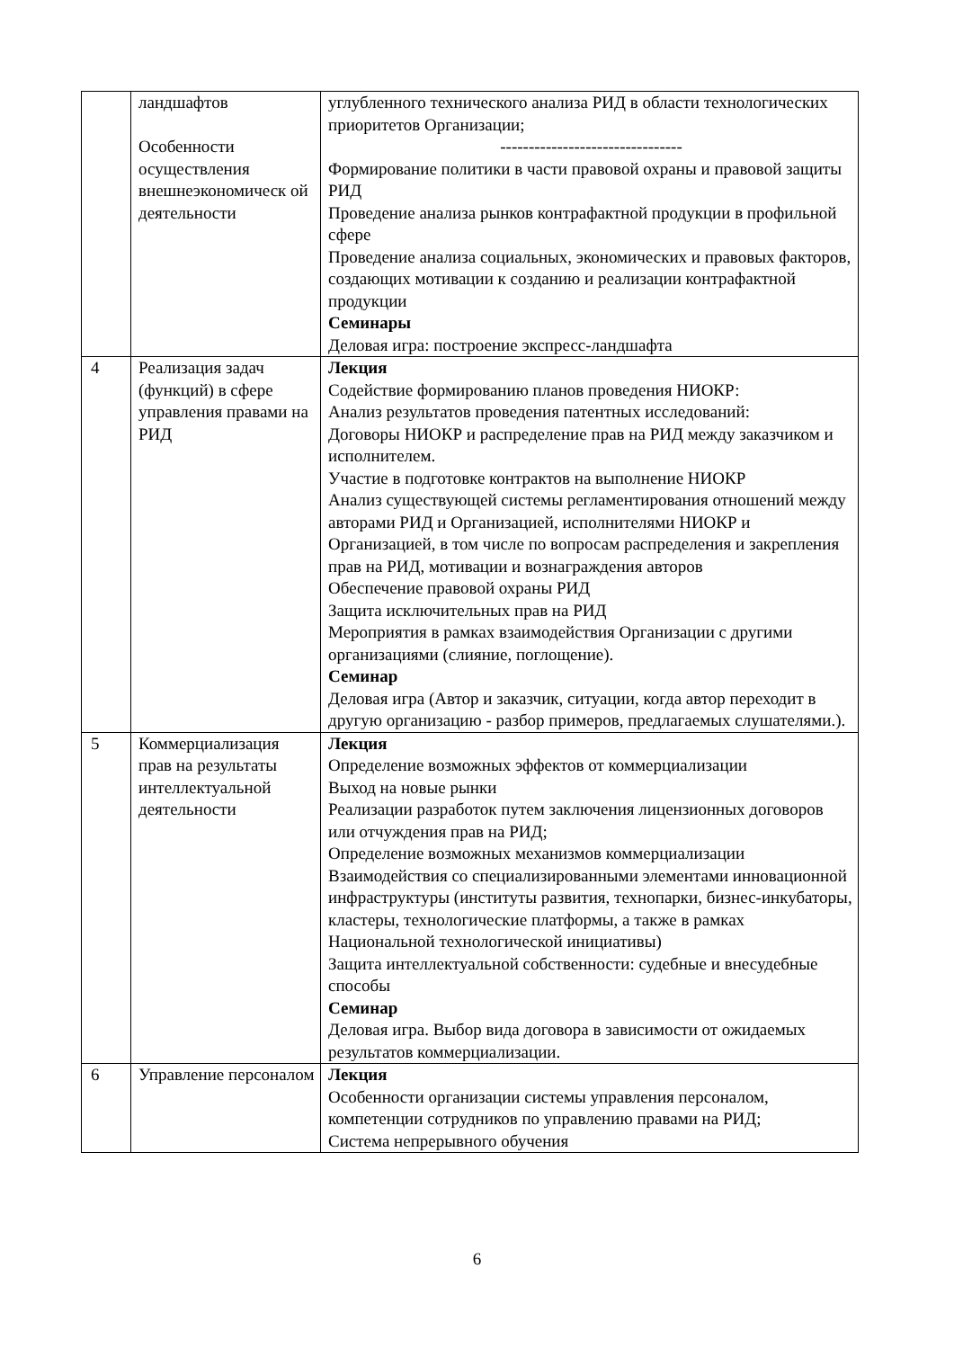| | ландшафтов Особенности осуществления внешнеэкономическ ой деятельности | углубленного технического анализа РИД в области технологических приоритетов Организации; -------------------------------- Формирование политики в части правовой охраны и правовой защиты РИД Проведение анализа рынков контрафактной продукции в профильной сфере Проведение анализа социальных, экономических и правовых факторов, создающих мотивации к созданию и реализации контрафактной продукции Семинары Деловая игра: построение экспресс-ландшафта |
| 4 | Реализация задач (функций) в сфере управления правами на РИД | Лекция Содействие формированию планов проведения НИОКР: Анализ результатов проведения патентных исследований: Договоры НИОКР и распределение прав на РИД между заказчиком и исполнителем. Участие в подготовке контрактов на выполнение НИОКР Анализ существующей системы регламентирования отношений между авторами РИД и Организацией, исполнителями НИОКР и Организацией, в том числе по вопросам распределения и закрепления прав на РИД, мотивации и вознаграждения авторов Обеспечение правовой охраны РИД Защита исключительных прав на РИД Мероприятия в рамках взаимодействия Организации с другими организациями (слияние, поглощение). Семинар Деловая игра (Автор и заказчик, ситуации, когда автор переходит в другую организацию - разбор примеров, предлагаемых слушателями.). |
| 5 | Коммерциализация прав на результаты интеллектуальной деятельности | Лекция Определение возможных эффектов от коммерциализации Выход на новые рынки Реализации разработок путем заключения лицензионных договоров или отчуждения прав на РИД; Определение возможных механизмов коммерциализации Взаимодействия со специализированными элементами инновационной инфраструктуры (институты развития, технопарки, бизнес-инкубаторы, кластеры, технологические платформы, а также в рамках Национальной технологической инициативы) Защита интеллектуальной собственности: судебные и внесудебные способы Семинар Деловая игра. Выбор вида договора в зависимости от ожидаемых результатов коммерциализации. |
| 6 | Управление персоналом | Лекция Особенности организации системы управления персоналом, компетенции сотрудников по управлению правами на РИД; Система непрерывного обучения |
6